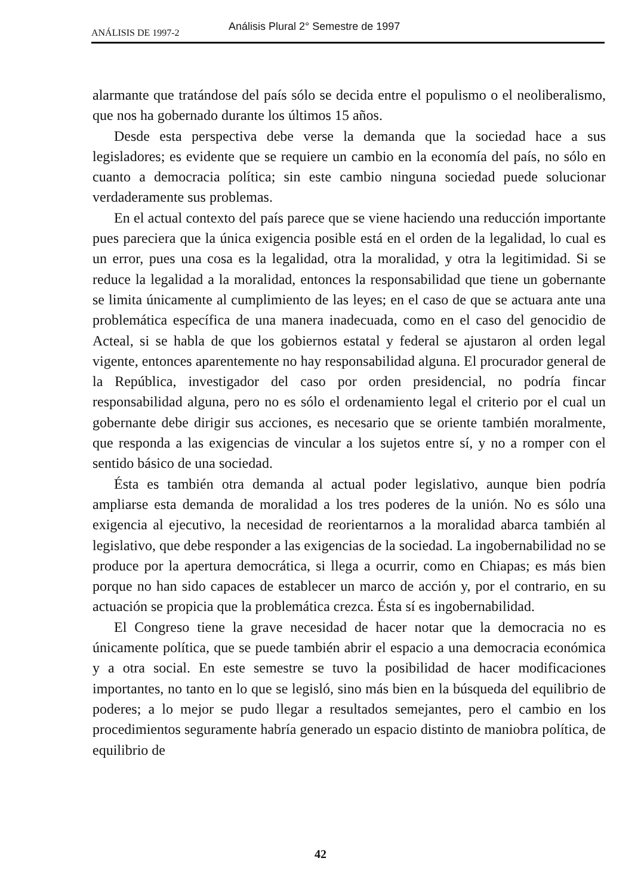ANÁLISIS DE 1997-2
Análisis Plural 2° Semestre de 1997
alarmante que tratándose del país sólo se decida entre el populismo o el neoliberalismo, que nos ha gobernado durante los últimos 15 años.
Desde esta perspectiva debe verse la demanda que la sociedad hace a sus legisladores; es evidente que se requiere un cambio en la economía del país, no sólo en cuanto a democracia política; sin este cambio ninguna sociedad puede solucionar verdaderamente sus problemas.
En el actual contexto del país parece que se viene haciendo una reducción importante pues pareciera que la única exigencia posible está en el orden de la legalidad, lo cual es un error, pues una cosa es la legalidad, otra la moralidad, y otra la legitimidad. Si se reduce la legalidad a la moralidad, entonces la responsabilidad que tiene un gobernante se limita únicamente al cumplimiento de las leyes; en el caso de que se actuara ante una problemática específica de una manera inadecuada, como en el caso del genocidio de Acteal, si se habla de que los gobiernos estatal y federal se ajustaron al orden legal vigente, entonces aparentemente no hay responsabilidad alguna. El procurador general de la República, investigador del caso por orden presidencial, no podría fincar responsabilidad alguna, pero no es sólo el ordenamiento legal el criterio por el cual un gobernante debe dirigir sus acciones, es necesario que se oriente también moralmente, que responda a las exigencias de vincular a los sujetos entre sí, y no a romper con el sentido básico de una sociedad.
Ésta es también otra demanda al actual poder legislativo, aunque bien podría ampliarse esta demanda de moralidad a los tres poderes de la unión. No es sólo una exigencia al ejecutivo, la necesidad de reorientarnos a la moralidad abarca también al legislativo, que debe responder a las exigencias de la sociedad. La ingobernabilidad no se produce por la apertura democrática, si llega a ocurrir, como en Chiapas; es más bien porque no han sido capaces de establecer un marco de acción y, por el contrario, en su actuación se propicia que la problemática crezca. Ésta sí es ingobernabilidad.
El Congreso tiene la grave necesidad de hacer notar que la democracia no es únicamente política, que se puede también abrir el espacio a una democracia económica y a otra social. En este semestre se tuvo la posibilidad de hacer modificaciones importantes, no tanto en lo que se legisló, sino más bien en la búsqueda del equilibrio de poderes; a lo mejor se pudo llegar a resultados semejantes, pero el cambio en los procedimientos seguramente habría generado un espacio distinto de maniobra política, de equilibrio de
42